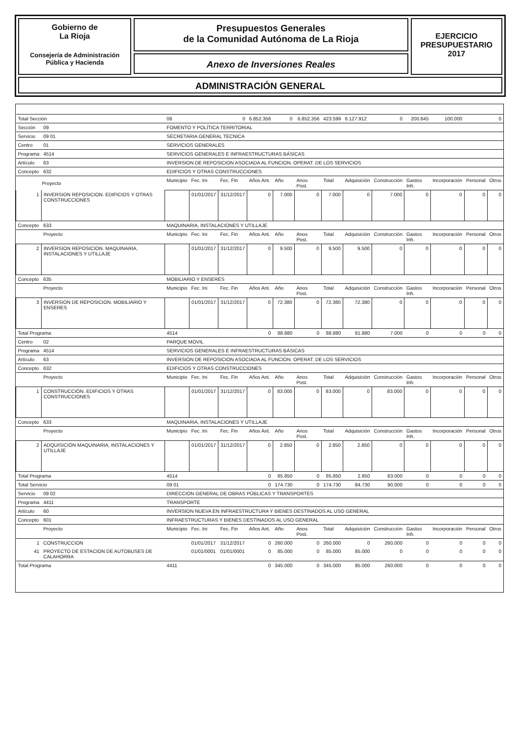Gobierno de
La Rioja
Consejería de Administración
Pública y Hacienda
Presupuestos Generales
de la Comunidad Autónoma de La Rioja
Anexo de Inversiones Reales
EJERCICIO
PRESUPUESTARIO
2017
ADMINISTRACIÓN GENERAL
| Total Sección | | | 08 | | 0 | 6.852.356 | 0 | 6.852.356 | 423.599 | 6.127.912 | 0 | 200.845 | 100.000 | 0 | |
| Sección | 09 | FOMENTO Y POLÍTICA TERRITORIAL | | | | | | | | | | | | | |
| Servicio | 09 01 | SECRETARIA GENERAL TECNICA | | | | | | | | | | | | | |
| Centro | 01 | SERVICIOS GENERALES | | | | | | | | | | | | | |
| Programa | 4514 | SERVICIOS GENERALES E INFRAESTRUCTURAS BÁSICAS | | | | | | | | | | | | | |
| Artículo | 63 | INVERSION DE REPOSICION ASOCIADA AL FUNCION. OPERAT. DE LOS SERVICIOS | | | | | | | | | | | | | |
| Concepto | 632 | EDIFICIOS Y OTRAS CONSTRUCCIONES | | | | | | | | | | | | | |
| | Proyecto | | Municipio | Fec. Ini | Fec. Fin | Años Ant. | Año | Anos Post. | Total | Adquisición | Construcción | Gastos Inh. | Incorporación | Personal | Otros |
| 1 | INVERSION REPOSICION. EDIFICIOS Y OTRAS CONSTRUCCIONES | | | 01/01/2017 | 31/12/2017 | 0 | 7.000 | 0 | 7.000 | 0 | 7.000 | 0 | 0 | 0 | 0 |
| Concepto | 633 | MAQUINARIA, INSTALACIONES Y UTILLAJE | | | | | | | | | | | | | |
| | Proyecto | | Municipio | Fec. Ini | Fec. Fin | Años Ant. | Año | Anos Post. | Total | Adquisición | Construcción | Gastos Inh. | Incorporación | Personal | Otros |
| 2 | INVERSION REPOSICION. MAQUINARIA, INSTALACIONES Y UTILLAJE | | | 01/01/2017 | 31/12/2017 | 0 | 9.500 | 0 | 9.500 | 9.500 | 0 | 0 | 0 | 0 | 0 |
| Concepto | 635 | MOBILIARIO Y ENSERES | | | | | | | | | | | | | |
| | Proyecto | | Municipio | Fec. Ini | Fec. Fin | Años Ant. | Año | Anos Post. | Total | Adquisición | Construcción | Gastos Inh. | Incorporación | Personal | Otros |
| 3 | INVERSION DE REPOSICION. MOBILIARIO Y ENSERES | | | 01/01/2017 | 31/12/2017 | 0 | 72.380 | 0 | 72.380 | 72.380 | 0 | 0 | 0 | 0 | 0 |
| Total Programa | | | 4514 | | | 0 | 88.880 | 0 | 88.880 | 81.880 | 7.000 | 0 | 0 | 0 | 0 |
| Centro | 02 | PARQUE MOVIL | | | | | | | | | | | | | |
| Programa | 4514 | SERVICIOS GENERALES E INFRAESTRUCTURAS BÁSICAS | | | | | | | | | | | | | |
| Artículo | 63 | INVERSION DE REPOSICION ASOCIADA AL FUNCION. OPERAT. DE LOS SERVICIOS | | | | | | | | | | | | | |
| Concepto | 632 | EDIFICIOS Y OTRAS CONSTRUCCIONES | | | | | | | | | | | | | |
| | Proyecto | | Municipio | Fec. Ini | Fec. Fin | Años Ant. | Año | Anos Post. | Total | Adquisición | Construcción | Gastos Inh. | Incorporación | Personal | Otros |
| 1 | CONSTRUCCIÓN. EDIFICIOS Y OTRAS CONSTRUCCIONES | | | 01/01/2017 | 31/12/2017 | 0 | 83.000 | 0 | 83.000 | 0 | 83.000 | 0 | 0 | 0 | 0 |
| Concepto | 633 | MAQUINARIA, INSTALACIONES Y UTILLAJE | | | | | | | | | | | | | |
| | Proyecto | | Municipio | Fec. Ini | Fec. Fin | Años Ant. | Año | Anos Post. | Total | Adquisición | Construcción | Gastos Inh. | Incorporación | Personal | Otros |
| 2 | ADQUISICIÓN MAQUINARIA, INSTALACIONES Y UTILLAJE | | | 01/01/2017 | 31/12/2017 | 0 | 2.850 | 0 | 2.850 | 2.850 | 0 | 0 | 0 | 0 | 0 |
| Total Programa | | | 4514 | | | 0 | 85.850 | 0 | 85.850 | 2.850 | 83.000 | 0 | 0 | 0 | 0 |
| Total Servicio | | | 09 01 | | | 0 | 174.730 | 0 | 174.730 | 84.730 | 90.000 | 0 | 0 | 0 | 0 |
| Servicio | 09 02 | DIRECCION GENERAL DE OBRAS PÚBLICAS Y TRANSPORTES | | | | | | | | | | | | | |
| Programa | 4411 | TRANSPORTE | | | | | | | | | | | | | |
| Artículo | 60 | INVERSION NUEVA EN INFRAESTRUCTURA Y BIENES DESTINADOS AL USO GENERAL | | | | | | | | | | | | | |
| Concepto | 601 | INFRAESTRUCTURAS Y BIENES DESTINADOS AL USO GENERAL | | | | | | | | | | | | | |
| | Proyecto | | Municipio | Fec. Ini | Fec. Fin | Años Ant. | Año | Anos Post. | Total | Adquisición | Construcción | Gastos Inh. | Incorporación | Personal | Otros |
| 1 | CONSTRUCCION | | | 01/01/2017 | 31/12/2017 | 0 | 260.000 | 0 | 260.000 | 0 | 260.000 | 0 | 0 | 0 | 0 |
| 41 | PROYECTO DE ESTACION DE AUTOBUSES DE CALAHORRA | | | 01/01/0001 | 01/01/0001 | 0 | 85.000 | 0 | 85.000 | 85.000 | 0 | 0 | 0 | 0 | 0 |
| Total Programa | | | 4411 | | | 0 | 345.000 | 0 | 345.000 | 85.000 | 260.000 | 0 | 0 | 0 | 0 |